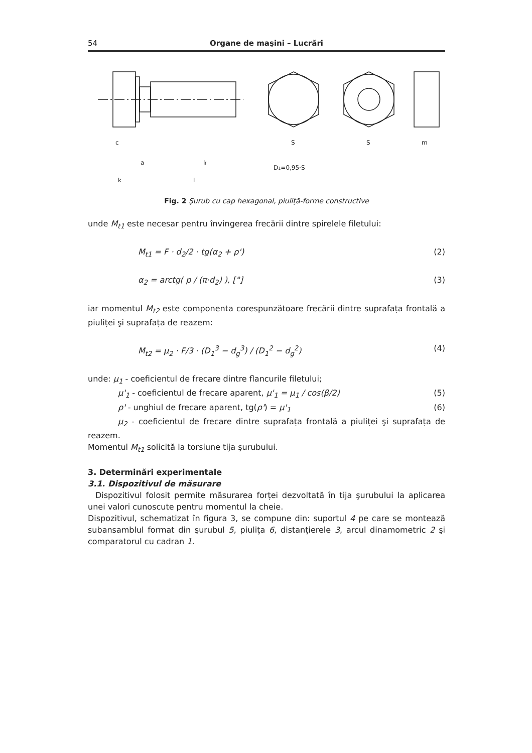54 Organe de maşini – Lucrări
c
a
k
lf
l
S
S
m
D1=0,95·S
Fig. 2 Şurub cu cap hexagonal, piuliță-forme constructive
unde M<sub>t1</sub> este necesar pentru învingerea frecării dintre spirelele filetului:
M<sub>t1</sub> = F · d<sub>2</sub>/2 · tg(α<sub>2</sub> + ρ') (2)
α<sub>2</sub> = arctg( p / (π·d<sub>2</sub>) ), [°] (3)
iar momentul M<sub>t2</sub> este componenta corespunzătoare frecării dintre suprafața frontală a piuliței şi suprafața de reazem:
M<sub>t2</sub> = μ<sub>2</sub> · F/3 · (D<sub>1</sub><sup>3</sup> − d<sub>g</sub><sup>3</sup>) / (D<sub>1</sub><sup>2</sup> − d<sub>g</sub><sup>2</sup>) (4)
unde: μ<sub>1</sub> - coeficientul de frecare dintre flancurile filetului;
μ'<sub>1</sub> - coeficientul de frecare aparent, μ'<sub>1</sub> = μ<sub>1</sub> / cos(β/2) (5)
ρ' - unghiul de frecare aparent, tg(ρ') = μ'<sub>1</sub> (6)
μ<sub>2</sub> - coeficientul de frecare dintre suprafața frontală a piuliței şi suprafața de reazem.
Momentul M<sub>t1</sub> solicită la torsiune tija şurubului.
3. Determinări experimentale
3.1. Dispozitivul de măsurare
Dispozitivul folosit permite măsurarea forței dezvoltată în tija şurubului la aplicarea unei valori cunoscute pentru momentul la cheie.
Dispozitivul, schematizat în figura 3, se compune din: suportul 4 pe care se montează subansamblul format din şurubul 5, piulița 6, distanțierele 3, arcul dinamometric 2 şi comparatorul cu cadran 1.